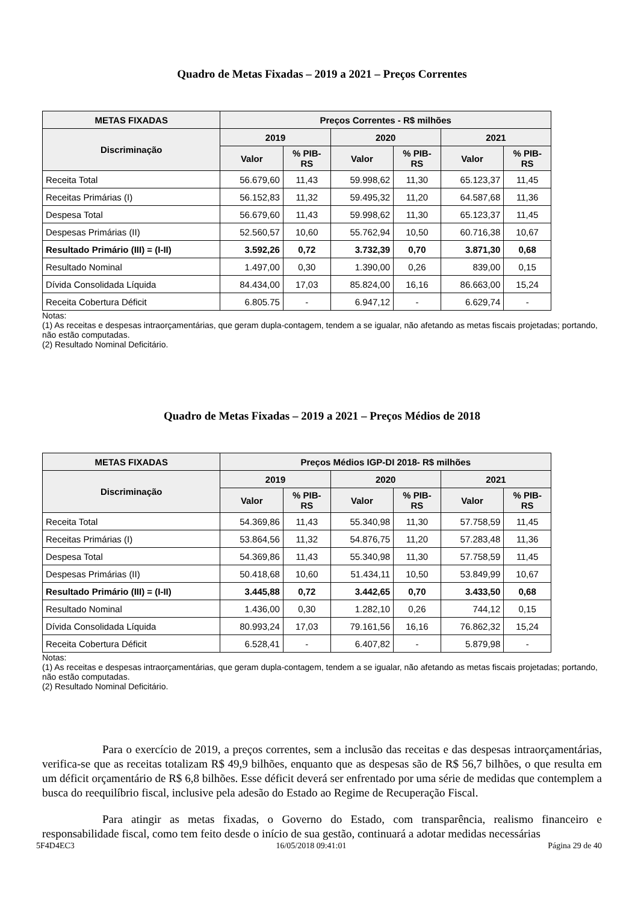Quadro de Metas Fixadas – 2019 a 2021 – Preços Correntes
| METAS FIXADAS | Preços Correntes - R$ milhões | | | | | |
| --- | --- | --- | --- | --- | --- | --- |
| Discriminação | 2019 | | 2020 | | 2021 | |
| | Valor | % PIB- RS | Valor | % PIB- RS | Valor | % PIB- RS |
| Receita Total | 56.679,60 | 11,43 | 59.998,62 | 11,30 | 65.123,37 | 11,45 |
| Receitas Primárias (I) | 56.152,83 | 11,32 | 59.495,32 | 11,20 | 64.587,68 | 11,36 |
| Despesa Total | 56.679,60 | 11,43 | 59.998,62 | 11,30 | 65.123,37 | 11,45 |
| Despesas Primárias (II) | 52.560,57 | 10,60 | 55.762,94 | 10,50 | 60.716,38 | 10,67 |
| Resultado Primário (III) = (I-II) | 3.592,26 | 0,72 | 3.732,39 | 0,70 | 3.871,30 | 0,68 |
| Resultado Nominal | 1.497,00 | 0,30 | 1.390,00 | 0,26 | 839,00 | 0,15 |
| Dívida Consolidada Líquida | 84.434,00 | 17,03 | 85.824,00 | 16,16 | 86.663,00 | 15,24 |
| Receita Cobertura Déficit | 6.805.75 | - | 6.947,12 | - | 6.629,74 | - |
Notas:
(1) As receitas e despesas intraorçamentárias, que geram dupla-contagem, tendem a se igualar, não afetando as metas fiscais projetadas; portando, não estão computadas.
(2) Resultado Nominal Deficitário.
Quadro de Metas Fixadas – 2019 a 2021 – Preços Médios de 2018
| METAS FIXADAS | Preços Médios IGP-DI 2018- R$ milhões | | | | | |
| --- | --- | --- | --- | --- | --- | --- |
| Discriminação | 2019 | | 2020 | | 2021 | |
| | Valor | % PIB- RS | Valor | % PIB- RS | Valor | % PIB- RS |
| Receita Total | 54.369,86 | 11,43 | 55.340,98 | 11,30 | 57.758,59 | 11,45 |
| Receitas Primárias (I) | 53.864,56 | 11,32 | 54.876,75 | 11,20 | 57.283,48 | 11,36 |
| Despesa Total | 54.369,86 | 11,43 | 55.340,98 | 11,30 | 57.758,59 | 11,45 |
| Despesas Primárias (II) | 50.418,68 | 10,60 | 51.434,11 | 10,50 | 53.849,99 | 10,67 |
| Resultado Primário (III) = (I-II) | 3.445,88 | 0,72 | 3.442,65 | 0,70 | 3.433,50 | 0,68 |
| Resultado Nominal | 1.436,00 | 0,30 | 1.282,10 | 0,26 | 744,12 | 0,15 |
| Dívida Consolidada Líquida | 80.993,24 | 17,03 | 79.161,56 | 16,16 | 76.862,32 | 15,24 |
| Receita Cobertura Déficit | 6.528,41 | - | 6.407,82 | - | 5.879,98 | - |
Notas:
(1) As receitas e despesas intraorçamentárias, que geram dupla-contagem, tendem a se igualar, não afetando as metas fiscais projetadas; portando, não estão computadas.
(2) Resultado Nominal Deficitário.
Para o exercício de 2019, a preços correntes, sem a inclusão das receitas e das despesas intraorçamentárias, verifica-se que as receitas totalizam R$ 49,9 bilhões, enquanto que as despesas são de R$ 56,7 bilhões, o que resulta em um déficit orçamentário de R$ 6,8 bilhões. Esse déficit deverá ser enfrentado por uma série de medidas que contemplem a busca do reequilíbrio fiscal, inclusive pela adesão do Estado ao Regime de Recuperação Fiscal.
Para atingir as metas fixadas, o Governo do Estado, com transparência, realismo financeiro e responsabilidade fiscal, como tem feito desde o início de sua gestão, continuará a adotar medidas necessárias
5F4D4EC3 16/05/2018 09:41:01 Página 29 de 40